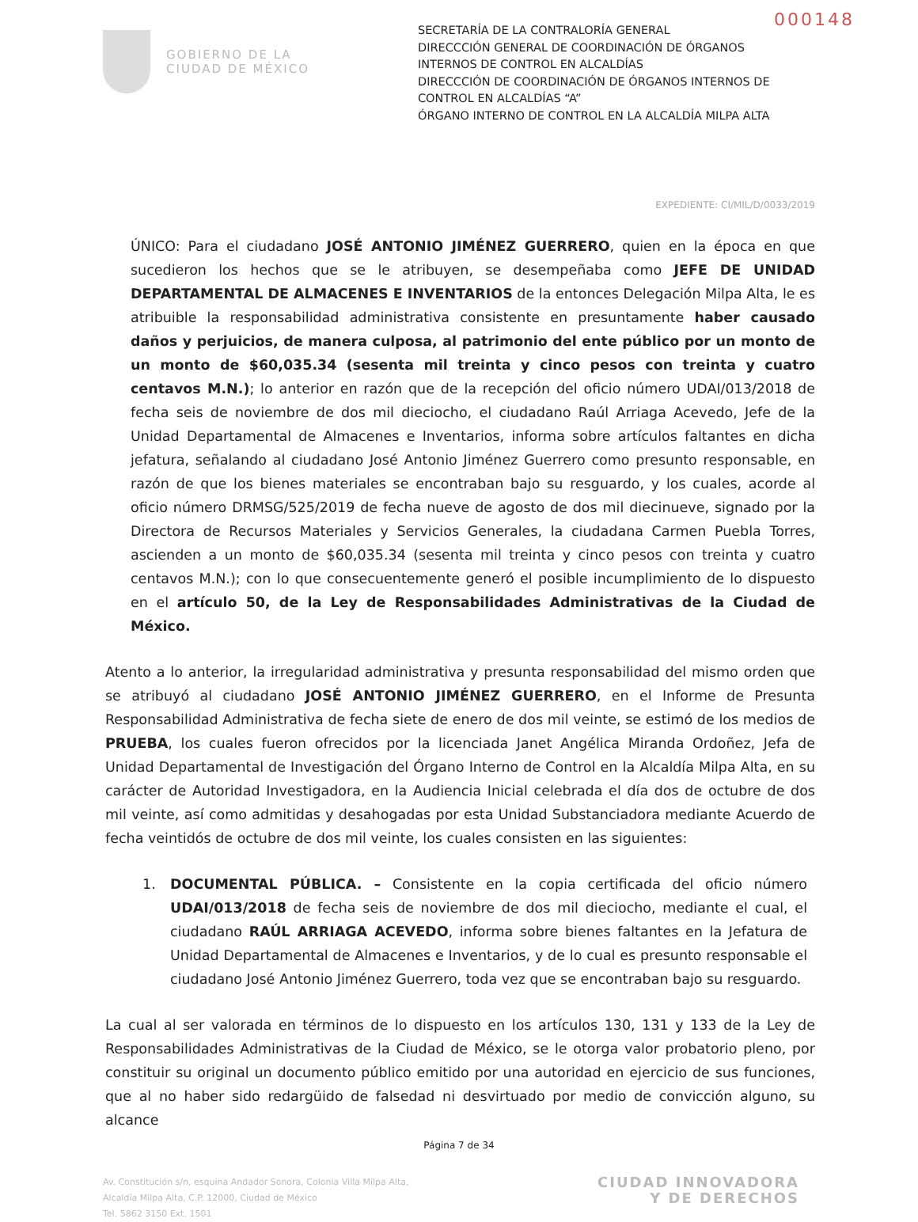000148
GOBIERNO DE LA
CIUDAD DE MÉXICO
SECRETARÍA DE LA CONTRALORÍA GENERAL
DIRECCCIÓN GENERAL DE COORDINACIÓN DE ÓRGANOS INTERNOS DE CONTROL EN ALCALDÍAS
DIRECCCIÓN DE COORDINACIÓN DE ÓRGANOS INTERNOS DE CONTROL EN ALCALDÍAS “A”
ÓRGANO INTERNO DE CONTROL EN LA ALCALDÍA MILPA ALTA
EXPEDIENTE: CI/MIL/D/0033/2019
ÚNICO: Para el ciudadano JOSÉ ANTONIO JIMÉNEZ GUERRERO, quien en la época en que sucedieron los hechos que se le atribuyen, se desempeñaba como JEFE DE UNIDAD DEPARTAMENTAL DE ALMACENES E INVENTARIOS de la entonces Delegación Milpa Alta, le es atribuible la responsabilidad administrativa consistente en presuntamente haber causado daños y perjuicios, de manera culposa, al patrimonio del ente público por un monto de un monto de $60,035.34 (sesenta mil treinta y cinco pesos con treinta y cuatro centavos M.N.); lo anterior en razón que de la recepción del oficio número UDAI/013/2018 de fecha seis de noviembre de dos mil dieciocho, el ciudadano Raúl Arriaga Acevedo, Jefe de la Unidad Departamental de Almacenes e Inventarios, informa sobre artículos faltantes en dicha jefatura, señalando al ciudadano José Antonio Jiménez Guerrero como presunto responsable, en razón de que los bienes materiales se encontraban bajo su resguardo, y los cuales, acorde al oficio número DRMSG/525/2019 de fecha nueve de agosto de dos mil diecinueve, signado por la Directora de Recursos Materiales y Servicios Generales, la ciudadana Carmen Puebla Torres, ascienden a un monto de $60,035.34 (sesenta mil treinta y cinco pesos con treinta y cuatro centavos M.N.); con lo que consecuentemente generó el posible incumplimiento de lo dispuesto en el artículo 50, de la Ley de Responsabilidades Administrativas de la Ciudad de México.
Atento a lo anterior, la irregularidad administrativa y presunta responsabilidad del mismo orden que se atribuyó al ciudadano JOSÉ ANTONIO JIMÉNEZ GUERRERO, en el Informe de Presunta Responsabilidad Administrativa de fecha siete de enero de dos mil veinte, se estimó de los medios de PRUEBA, los cuales fueron ofrecidos por la licenciada Janet Angélica Miranda Ordoñez, Jefa de Unidad Departamental de Investigación del Órgano Interno de Control en la Alcaldía Milpa Alta, en su carácter de Autoridad Investigadora, en la Audiencia Inicial celebrada el día dos de octubre de dos mil veinte, así como admitidas y desahogadas por esta Unidad Substanciadora mediante Acuerdo de fecha veintidós de octubre de dos mil veinte, los cuales consisten en las siguientes:
1. DOCUMENTAL PÚBLICA. – Consistente en la copia certificada del oficio número UDAI/013/2018 de fecha seis de noviembre de dos mil dieciocho, mediante el cual, el ciudadano RAÚL ARRIAGA ACEVEDO, informa sobre bienes faltantes en la Jefatura de Unidad Departamental de Almacenes e Inventarios, y de lo cual es presunto responsable el ciudadano José Antonio Jiménez Guerrero, toda vez que se encontraban bajo su resguardo.
La cual al ser valorada en términos de lo dispuesto en los artículos 130, 131 y 133 de la Ley de Responsabilidades Administrativas de la Ciudad de México, se le otorga valor probatorio pleno, por constituir su original un documento público emitido por una autoridad en ejercicio de sus funciones, que al no haber sido redargüido de falsedad ni desvirtuado por medio de convicción alguno, su alcance
Página 7 de 34
Av. Constitución s/n, esquina Andador Sonora, Colonia Villa Milpa Alta,
Alcaldía Milpa Alta, C.P. 12000, Ciudad de México
Tel. 5862 3150 Ext. 1501
CIUDAD INNOVADORA
Y DE DERECHOS